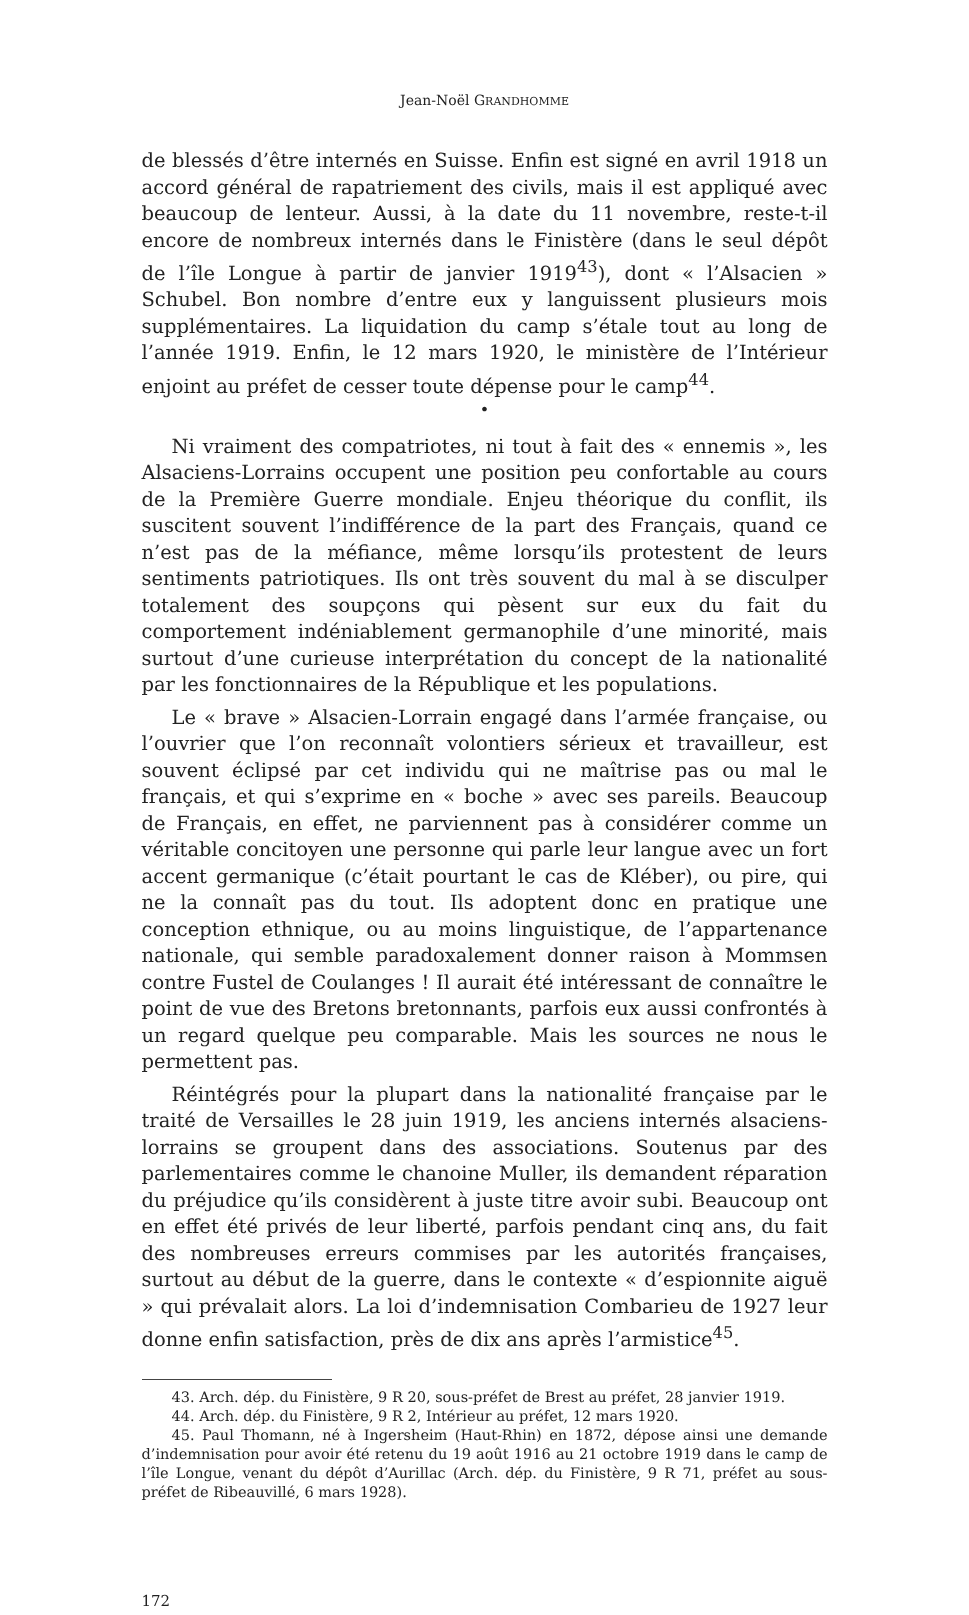Jean-Noël GRANDHOMME
de blessés d’être internés en Suisse. Enfin est signé en avril 1918 un accord général de rapatriement des civils, mais il est appliqué avec beaucoup de lenteur. Aussi, à la date du 11 novembre, reste-t-il encore de nombreux internés dans le Finistère (dans le seul dépôt de l’île Longue à partir de janvier 1919<sup>43</sup>), dont « l’Alsacien » Schubel. Bon nombre d’entre eux y languissent plusieurs mois supplémentaires. La liquidation du camp s’étale tout au long de l’année 1919. Enfin, le 12 mars 1920, le ministère de l’Intérieur enjoint au préfet de cesser toute dépense pour le camp<sup>44</sup>.
•
Ni vraiment des compatriotes, ni tout à fait des « ennemis », les Alsaciens-Lorrains occupent une position peu confortable au cours de la Première Guerre mondiale. Enjeu théorique du conflit, ils suscitent souvent l’indifférence de la part des Français, quand ce n’est pas de la méfiance, même lorsqu’ils protestent de leurs sentiments patriotiques. Ils ont très souvent du mal à se disculper totalement des soupçons qui pèsent sur eux du fait du comportement indéniablement germanophile d’une minorité, mais surtout d’une curieuse interprétation du concept de la nationalité par les fonctionnaires de la République et les populations.
Le « brave » Alsacien-Lorrain engagé dans l’armée française, ou l’ouvrier que l’on reconnaît volontiers sérieux et travailleur, est souvent éclipsé par cet individu qui ne maîtrise pas ou mal le français, et qui s’exprime en « boche » avec ses pareils. Beaucoup de Français, en effet, ne parviennent pas à considérer comme un véritable concitoyen une personne qui parle leur langue avec un fort accent germanique (c’était pourtant le cas de Kléber), ou pire, qui ne la connaît pas du tout. Ils adoptent donc en pratique une conception ethnique, ou au moins linguistique, de l’appartenance nationale, qui semble paradoxalement donner raison à Mommsen contre Fustel de Coulanges ! Il aurait été intéressant de connaître le point de vue des Bretons bretonnants, parfois eux aussi confrontés à un regard quelque peu comparable. Mais les sources ne nous le permettent pas.
Réintégrés pour la plupart dans la nationalité française par le traité de Versailles le 28 juin 1919, les anciens internés alsaciens-lorrains se groupent dans des associations. Soutenus par des parlementaires comme le chanoine Muller, ils demandent réparation du préjudice qu’ils considèrent à juste titre avoir subi. Beaucoup ont en effet été privés de leur liberté, parfois pendant cinq ans, du fait des nombreuses erreurs commises par les autorités françaises, surtout au début de la guerre, dans le contexte « d’espionnite aiguë » qui prévalait alors. La loi d’indemnisation Combarieu de 1927 leur donne enfin satisfaction, près de dix ans après l’armistice<sup>45</sup>.
43. Arch. dép. du Finistère, 9 R 20, sous-préfet de Brest au préfet, 28 janvier 1919.
44. Arch. dép. du Finistère, 9 R 2, Intérieur au préfet, 12 mars 1920.
45. Paul Thomann, né à Ingersheim (Haut-Rhin) en 1872, dépose ainsi une demande d’indemnisation pour avoir été retenu du 19 août 1916 au 21 octobre 1919 dans le camp de l’île Longue, venant du dépôt d’Aurillac (Arch. dép. du Finistère, 9 R 71, préfet au sous-préfet de Ribeauvillé, 6 mars 1928).
172